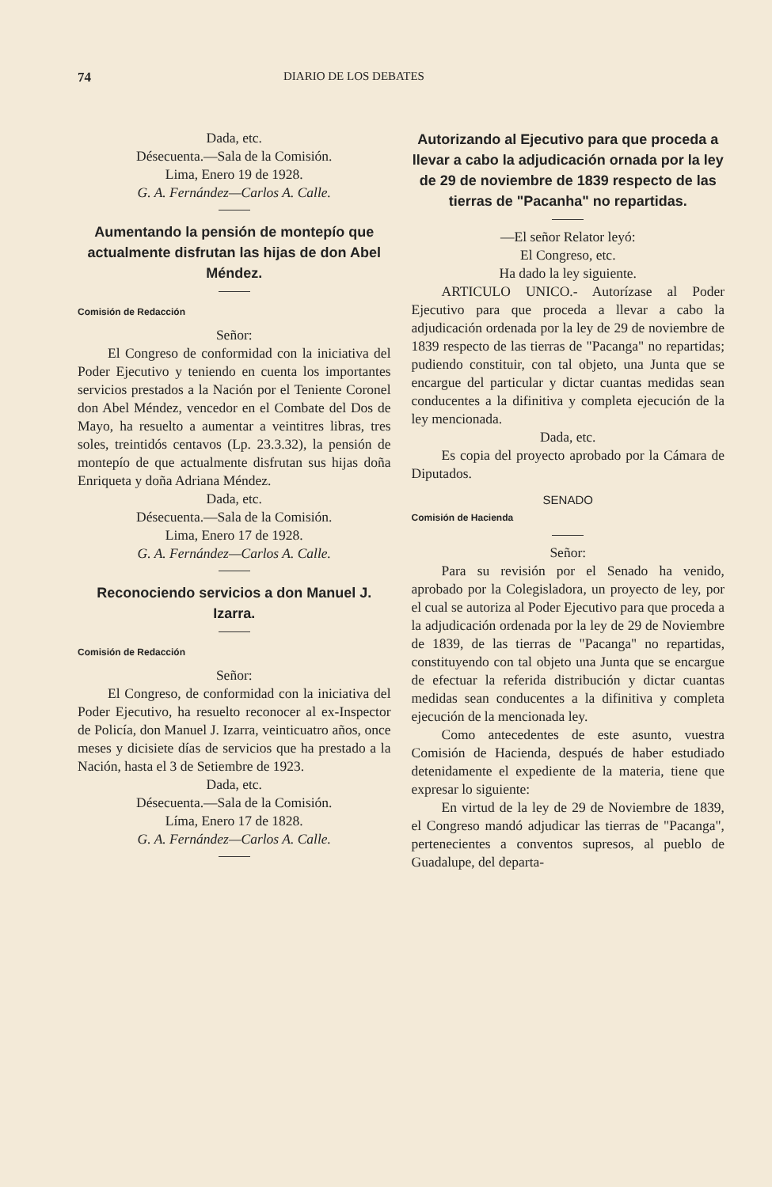74 DIARIO DE LOS DEBATES
Dada, etc.
Désecuenta.—Sala de la Comisión.
Lima, Enero 19 de 1928.
G. A. Fernández—Carlos A. Calle.
Aumentando la pensión de montepío que actualmente disfrutan las hijas de don Abel Méndez.
Comisión de Redacción
Señor:
El Congreso de conformidad con la iniciativa del Poder Ejecutivo y teniendo en cuenta los importantes servicios prestados a la Nación por el Teniente Coronel don Abel Méndez, vencedor en el Combate del Dos de Mayo, ha resuelto a aumentar a veintitres libras, tres soles, treintidós centavos (Lp. 23.3.32), la pensión de montepío de que actualmente disfrutan sus hijas doña Enriqueta y doña Adriana Méndez.
Dada, etc.
Désecuenta.—Sala de la Comisión.
Lima, Enero 17 de 1928.
G. A. Fernández—Carlos A. Calle.
Reconociendo servicios a don Manuel J. Izarra.
Comisión de Redacción
Señor:
El Congreso, de conformidad con la iniciativa del Poder Ejecutivo, ha resuelto reconocer al ex-Inspector de Policía, don Manuel J. Izarra, veinticuatro años, once meses y dicisiete días de servicios que ha prestado a la Nación, hasta el 3 de Setiembre de 1923.
Dada, etc.
Désecuenta.—Sala de la Comisión.
Líma, Enero 17 de 1828.
G. A. Fernández—Carlos A. Calle.
Autorizando al Ejecutivo para que proceda a llevar a cabo la adjudicación ornada por la ley de 29 de noviembre de 1839 respecto de las tierras de "Pacanha" no repartidas.
—El señor Relator leyó:
El Congreso, etc.
Ha dado la ley siguiente.
ARTICULO UNICO.- Autorízase al Poder Ejecutivo para que proceda a llevar a cabo la adjudicación ordenada por la ley de 29 de noviembre de 1839 respecto de las tierras de "Pacanga" no repartidas; pudiendo constituir, con tal objeto, una Junta que se encargue del particular y dictar cuantas medidas sean conducentes a la difinitiva y completa ejecución de la ley mencionada.
Dada, etc.
Es copia del proyecto aprobado por la Cámara de Diputados.
SENADO
Comisión de Hacienda
Señor:
Para su revisión por el Senado ha venido, aprobado por la Colegisladora, un proyecto de ley, por el cual se autoriza al Poder Ejecutivo para que proceda a la adjudicación ordenada por la ley de 29 de Noviembre de 1839, de las tierras de "Pacanga" no repartidas, constituyendo con tal objeto una Junta que se encargue de efectuar la referida distribución y dictar cuantas medidas sean conducentes a la difinitiva y completa ejecución de la mencionada ley.
Como antecedentes de este asunto, vuestra Comisión de Hacienda, después de haber estudiado detenidamente el expediente de la materia, tiene que expresar lo siguiente:
En virtud de la ley de 29 de Noviembre de 1839, el Congreso mandó adjudicar las tierras de "Pacanga", pertenecientes a conventos supresos, al pueblo de Guadalupe, del departa-